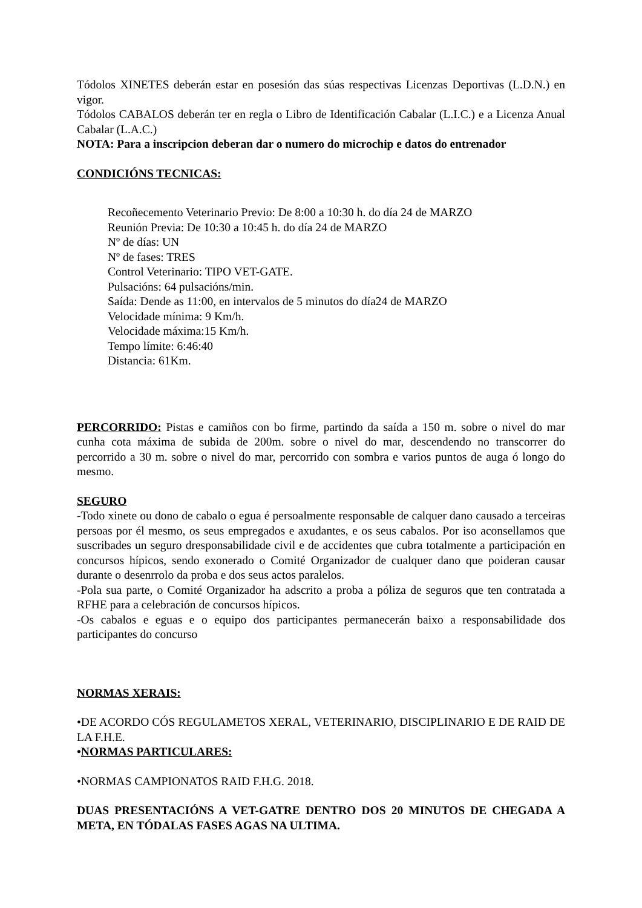Tódolos XINETES deberán estar en posesión das súas respectivas Licenzas Deportivas (L.D.N.) en vigor.
Tódolos CABALOS deberán ter en regla o Libro de Identificación Cabalar (L.I.C.) e a Licenza Anual Cabalar (L.A.C.)
NOTA: Para a inscripcion deberan dar o numero do microchip e datos do entrenador
CONDICIÓNS TECNICAS:
Recoñecemento Veterinario Previo: De 8:00 a 10:30 h. do día 24 de MARZO
Reunión Previa: De 10:30 a 10:45 h. do día 24 de MARZO
Nº de días: UN
Nº de fases: TRES
Control Veterinario: TIPO VET-GATE.
Pulsacións: 64 pulsacións/min.
Saída: Dende as 11:00, en intervalos de 5 minutos do día24 de MARZO
Velocidade mínima: 9 Km/h.
Velocidade máxima:15 Km/h.
Tempo límite: 6:46:40
Distancia: 61Km.
PERCORRIDO: Pistas e camiños con bo firme, partindo da saída a 150 m. sobre o nivel do mar cunha cota máxima de subida de 200m. sobre o nivel do mar, descendendo no transcorrer do percorrido a 30 m. sobre o nivel do mar, percorrido con sombra e varios puntos de auga ó longo do mesmo.
SEGURO
-Todo xinete ou dono de cabalo o egua é persoalmente responsable de calquer dano causado a terceiras persoas por él mesmo, os seus empregados e axudantes, e os seus cabalos. Por iso aconsellamos que suscribades un seguro dresponsabilidade civil e de accidentes que cubra totalmente a participación en concursos hípicos, sendo exonerado o Comité Organizador de cualquer dano que poideran causar durante o desenrrolo da proba e dos seus actos paralelos.
-Pola sua parte, o Comité Organizador ha adscrito a proba a póliza de seguros que ten contratada a RFHE para a celebración de concursos hípicos.
-Os cabalos e eguas e o equipo dos participantes permanecerán baixo a responsabilidade dos participantes do concurso
NORMAS XERAIS:
•DE ACORDO CÓS REGULAMETOS XERAL, VETERINARIO, DISCIPLINARIO E DE RAID DE LA F.H.E.
•NORMAS PARTICULARES:
•NORMAS CAMPIONATOS RAID F.H.G. 2018.
DUAS PRESENTACIÓNS A VET-GATRE DENTRO DOS 20 MINUTOS DE CHEGADA A META, EN TÓDALAS FASES AGAS NA ULTIMA.